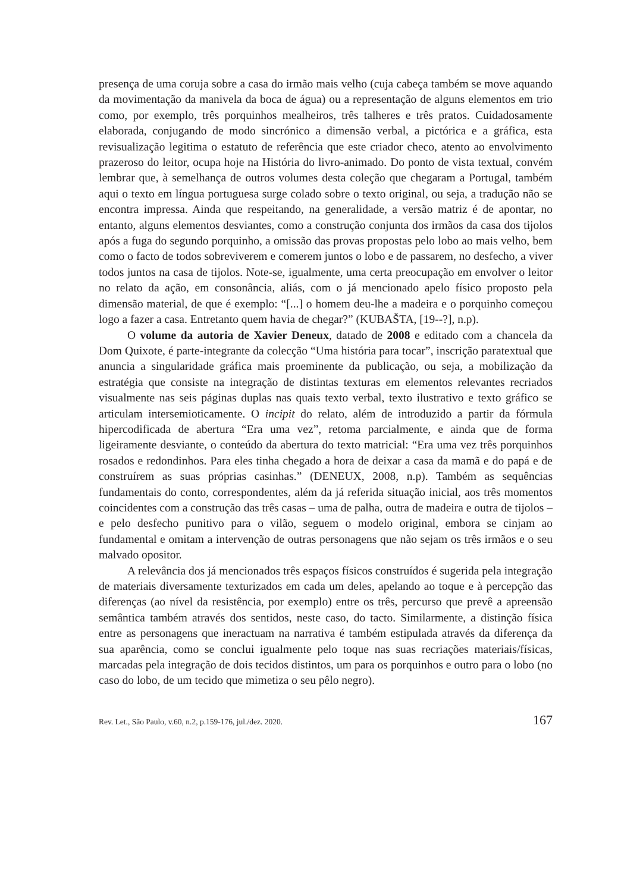presença de uma coruja sobre a casa do irmão mais velho (cuja cabeça também se move aquando da movimentação da manivela da boca de água) ou a representação de alguns elementos em trio como, por exemplo, três porquinhos mealheiros, três talheres e três pratos. Cuidadosamente elaborada, conjugando de modo sincrónico a dimensão verbal, a pictórica e a gráfica, esta revisualização legitima o estatuto de referência que este criador checo, atento ao envolvimento prazeroso do leitor, ocupa hoje na História do livro-animado. Do ponto de vista textual, convém lembrar que, à semelhança de outros volumes desta coleção que chegaram a Portugal, também aqui o texto em língua portuguesa surge colado sobre o texto original, ou seja, a tradução não se encontra impressa. Ainda que respeitando, na generalidade, a versão matriz é de apontar, no entanto, alguns elementos desviantes, como a construção conjunta dos irmãos da casa dos tijolos após a fuga do segundo porquinho, a omissão das provas propostas pelo lobo ao mais velho, bem como o facto de todos sobreviverem e comerem juntos o lobo e de passarem, no desfecho, a viver todos juntos na casa de tijolos. Note-se, igualmente, uma certa preocupação em envolver o leitor no relato da ação, em consonância, aliás, com o já mencionado apelo físico proposto pela dimensão material, de que é exemplo: “[...] o homem deu-lhe a madeira e o porquinho começou logo a fazer a casa. Entretanto quem havia de chegar?” (KUBAŠTA, [19--?], n.p).
O volume da autoria de Xavier Deneux, datado de 2008 e editado com a chancela da Dom Quixote, é parte-integrante da colecção “Uma história para tocar”, inscrição paratextual que anuncia a singularidade gráfica mais proeminente da publicação, ou seja, a mobilização da estratégia que consiste na integração de distintas texturas em elementos relevantes recriados visualmente nas seis páginas duplas nas quais texto verbal, texto ilustrativo e texto gráfico se articulam intersemioticamente. O incipit do relato, além de introduzido a partir da fórmula hipercodificada de abertura “Era uma vez”, retoma parcialmente, e ainda que de forma ligeiramente desviante, o conteúdo da abertura do texto matricial: “Era uma vez três porquinhos rosados e redondinhos. Para eles tinha chegado a hora de deixar a casa da mamã e do papá e de construírem as suas próprias casinhas.” (DENEUX, 2008, n.p). Também as sequências fundamentais do conto, correspondentes, além da já referida situação inicial, aos três momentos coincidentes com a construção das três casas – uma de palha, outra de madeira e outra de tijolos – e pelo desfecho punitivo para o vilão, seguem o modelo original, embora se cinjam ao fundamental e omitam a intervenção de outras personagens que não sejam os três irmãos e o seu malvado opositor.
A relevância dos já mencionados três espaços físicos construídos é sugerida pela integração de materiais diversamente texturizados em cada um deles, apelando ao toque e à percepção das diferenças (ao nível da resistência, por exemplo) entre os três, percurso que prevê a apreensão semântica também através dos sentidos, neste caso, do tacto. Similarmente, a distinção física entre as personagens que ineractuam na narrativa é também estipulada através da diferença da sua aparência, como se conclui igualmente pelo toque nas suas recriações materiais/físicas, marcadas pela integração de dois tecidos distintos, um para os porquinhos e outro para o lobo (no caso do lobo, de um tecido que mimetiza o seu pêlo negro).
Rev. Let., São Paulo, v.60, n.2, p.159-176, jul./dez. 2020. 167